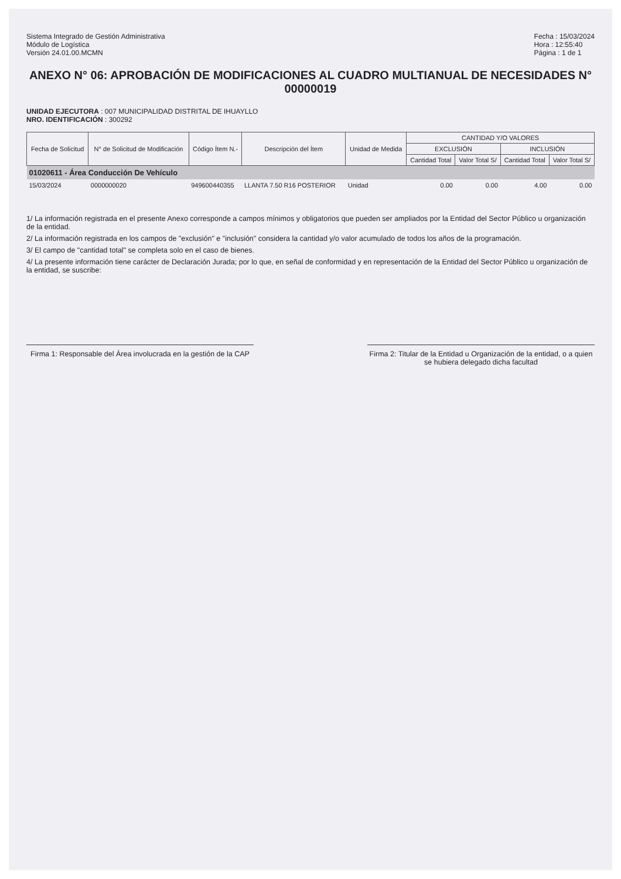Sistema Integrado de Gestión Administrativa
Módulo de Logística
Versión 24.01.00.MCMN
Fecha : 15/03/2024
Hora : 12:55:40
Página : 1 de 1
ANEXO N° 06: APROBACIÓN DE MODIFICACIONES AL CUADRO MULTIANUAL DE NECESIDADES N° 00000019
UNIDAD EJECUTORA : 007 MUNICIPALIDAD DISTRITAL DE IHUAYLLO
NRO. IDENTIFICACIÓN : 300292
| Fecha de Solicitud | N° de Solicitud de Modificación | Código Ítem N.- | Descripción del Ítem | Unidad de Medida | CANTIDAD Y/O VALORES | | | |
| --- | --- | --- | --- | --- | --- | --- | --- | --- |
| | | | | | EXCLUSIÓN | | INCLUSIÓN | |
| | | | | | Cantidad Total | Valor Total S/ | Cantidad Total | Valor Total S/ |
| 01020611 - Área Conducción De Vehículo | | | | | | | | |
| 15/03/2024 | 0000000020 | 949600440355 | LLANTA 7.50 R16 POSTERIOR | Unidad | 0.00 | 0.00 | 4.00 | 0.00 |
1/ La información registrada en el presente Anexo corresponde a campos mínimos y obligatorios que pueden ser ampliados por la Entidad del Sector Público u organización de la entidad.
2/ La información registrada en los campos de "exclusión" e "inclusión" considera la cantidad y/o valor acumulado de todos los años de la programación.
3/ El campo de "cantidad total" se completa solo en el caso de bienes.
4/ La presente información tiene carácter de Declaración Jurada; por lo que, en señal de conformidad y en representación de la Entidad del Sector Público u organización de la entidad, se suscribe:
Firma 1: Responsable del Área involucrada en la gestión de la CAP
Firma 2: Titular de la Entidad u Organización de la entidad, o a quien se hubiera delegado dicha facultad